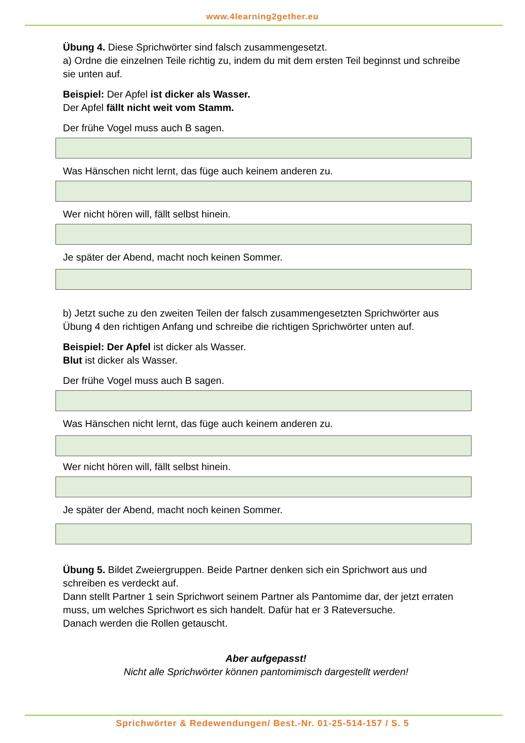www.4learning2gether.eu
Übung 4. Diese Sprichwörter sind falsch zusammengesetzt.
a) Ordne die einzelnen Teile richtig zu, indem du mit dem ersten Teil beginnst und schreibe sie unten auf.
Beispiel: Der Apfel ist dicker als Wasser.
Der Apfel fällt nicht weit vom Stamm.
Der frühe Vogel muss auch B sagen.
Was Hänschen nicht lernt, das füge auch keinem anderen zu.
Wer nicht hören will, fällt selbst hinein.
Je später der Abend, macht noch keinen Sommer.
b) Jetzt suche zu den zweiten Teilen der falsch zusammengesetzten Sprichwörter aus Übung 4 den richtigen Anfang und schreibe die richtigen Sprichwörter unten auf.
Beispiel: Der Apfel ist dicker als Wasser.
Blut ist dicker als Wasser.
Der frühe Vogel muss auch B sagen.
Was Hänschen nicht lernt, das füge auch keinem anderen zu.
Wer nicht hören will, fällt selbst hinein.
Je später der Abend, macht noch keinen Sommer.
Übung 5. Bildet Zweiergruppen. Beide Partner denken sich ein Sprichwort aus und schreiben es verdeckt auf.
Dann stellt Partner 1 sein Sprichwort seinem Partner als Pantomime dar, der jetzt erraten muss, um welches Sprichwort es sich handelt. Dafür hat er 3 Rateversuche.
Danach werden die Rollen getauscht.
Aber aufgepasst!
Nicht alle Sprichwörter können pantomimisch dargestellt werden!
Sprichwörter & Redewendungen/ Best.-Nr. 01-25-514-157 / S. 5